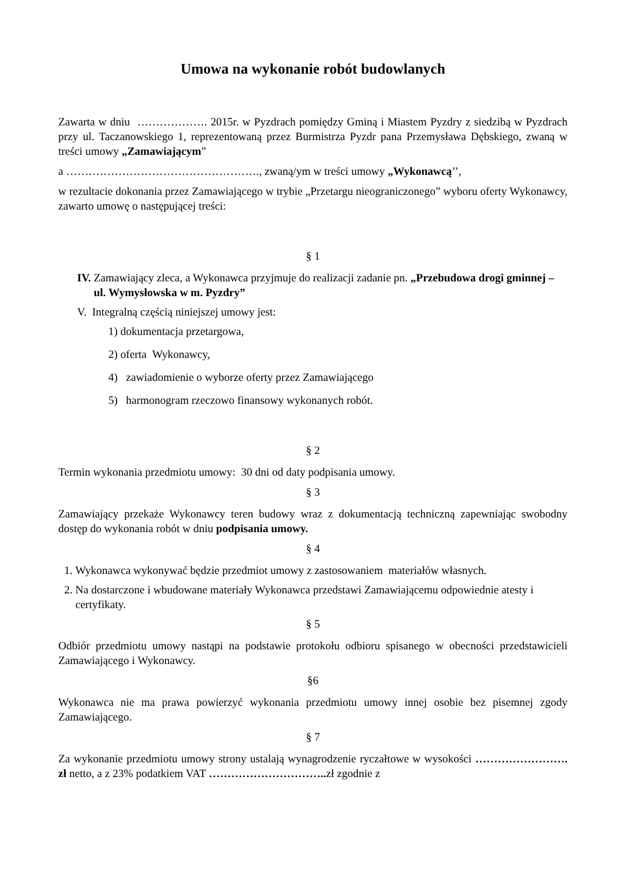Umowa na wykonanie robót budowlanych
Zawarta w dniu ………………. 2015r. w Pyzdrach pomiędzy Gminą i Miastem Pyzdry z siedzibą w Pyzdrach przy ul. Taczanowskiego 1, reprezentowaną przez Burmistrza Pyzdr pana Przemysława Dębskiego, zwaną w treści umowy „Zamawiającym”
a ……………………………………………., zwaną/ym w treści umowy „Wykonawcą’’,
w rezultacie dokonania przez Zamawiającego w trybie „Przetargu nieograniczonego” wyboru oferty Wykonawcy, zawarto umowę o następującej treści:
§ 1
IV. Zamawiający zleca, a Wykonawca przyjmuje do realizacji zadanie pn. „Przebudowa drogi gminnej – ul. Wymysłowska w m. Pyzdry”
V. Integralną częścią niniejszej umowy jest:
1) dokumentacja przetargowa,
2) oferta Wykonawcy,
4) zawiadomienie o wyborze oferty przez Zamawiającego
5) harmonogram rzeczowo finansowy wykonanych robót.
§ 2
Termin wykonania przedmiotu umowy: 30 dni od daty podpisania umowy.
§ 3
Zamawiający przekaże Wykonawcy teren budowy wraz z dokumentacją techniczną zapewniając swobodny dostęp do wykonania robót w dniu podpisania umowy.
§ 4
1. Wykonawca wykonywać będzie przedmiot umowy z zastosowaniem materiałów własnych.
2. Na dostarczone i wbudowane materiały Wykonawca przedstawi Zamawiającemu odpowiednie atesty i certyfikaty.
§ 5
Odbiór przedmiotu umowy nastąpi na podstawie protokołu odbioru spisanego w obecności przedstawicieli Zamawiającego i Wykonawcy.
§6
Wykonawca nie ma prawa powierzyć wykonania przedmiotu umowy innej osobie bez pisemnej zgody Zamawiającego.
§ 7
Za wykonanie przedmiotu umowy strony ustalają wynagrodzenie ryczałtowe w wysokości ……………………. zł netto, a z 23% podatkiem VAT ………………………….. zł zgodnie z